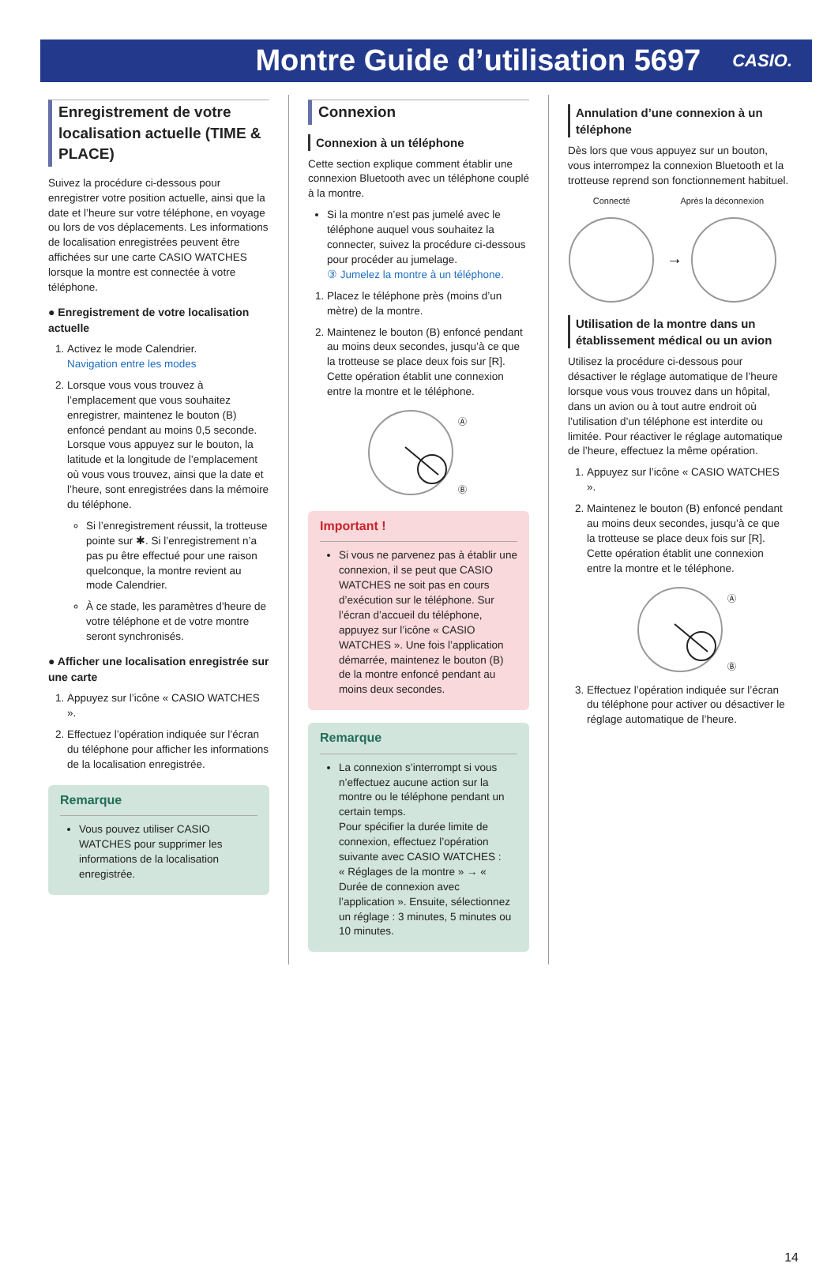Montre Guide d’utilisation 5697
CASIO.
Enregistrement de votre localisation actuelle (TIME & PLACE)
Suivez la procédure ci-dessous pour enregistrer votre position actuelle, ainsi que la date et l’heure sur votre téléphone, en voyage ou lors de vos déplacements. Les informations de localisation enregistrées peuvent être affichées sur une carte CASIO WATCHES lorsque la montre est connectée à votre téléphone.
● Enregistrement de votre localisation actuelle
1. Activez le mode Calendrier.
Navigation entre les modes
2. Lorsque vous vous trouvez à l’emplacement que vous souhaitez enregistrer, maintenez le bouton (B) enfoncé pendant au moins 0,5 seconde.
Lorsque vous appuyez sur le bouton, la latitude et la longitude de l’emplacement où vous vous trouvez, ainsi que la date et l’heure, sont enregistrées dans la mémoire du téléphone.
Si l’enregistrement réussit, la trotteuse pointe sur ✱. Si l’enregistrement n’a pas pu être effectué pour une raison quelconque, la montre revient au mode Calendrier.
À ce stade, les paramètres d’heure de votre téléphone et de votre montre seront synchronisés.
● Afficher une localisation enregistrée sur une carte
1. Appuyez sur l’icône « CASIO WATCHES ».
2. Effectuez l’opération indiquée sur l’écran du téléphone pour afficher les informations de la localisation enregistrée.
Remarque
Vous pouvez utiliser CASIO WATCHES pour supprimer les informations de la localisation enregistrée.
Connexion
Connexion à un téléphone
Cette section explique comment établir une connexion Bluetooth avec un téléphone couplé à la montre.
Si la montre n’est pas jumelé avec le téléphone auquel vous souhaitez la connecter, suivez la procédure ci-dessous pour procéder au jumelage.
③ Jumelez la montre à un téléphone.
1. Placez le téléphone près (moins d’un mètre) de la montre.
2. Maintenez le bouton (B) enfoncé pendant au moins deux secondes, jusqu’à ce que la trotteuse se place deux fois sur [R].
Cette opération établit une connexion entre la montre et le téléphone.
Ⓐ
Ⓑ
Important !
Si vous ne parvenez pas à établir une connexion, il se peut que CASIO WATCHES ne soit pas en cours d’exécution sur le téléphone. Sur l’écran d’accueil du téléphone, appuyez sur l’icône « CASIO WATCHES ». Une fois l’application démarrée, maintenez le bouton (B) de la montre enfoncé pendant au moins deux secondes.
Remarque
La connexion s’interrompt si vous n’effectuez aucune action sur la montre ou le téléphone pendant un certain temps.
Pour spécifier la durée limite de connexion, effectuez l’opération suivante avec CASIO WATCHES :
« Réglages de la montre » → « Durée de connexion avec l’application ». Ensuite, sélectionnez un réglage : 3 minutes, 5 minutes ou 10 minutes.
Annulation d’une connexion à un téléphone
Dès lors que vous appuyez sur un bouton, vous interrompez la connexion Bluetooth et la trotteuse reprend son fonctionnement habituel.
Connecté Après la déconnexion
→
Utilisation de la montre dans un établissement médical ou un avion
Utilisez la procédure ci-dessous pour désactiver le réglage automatique de l’heure lorsque vous vous trouvez dans un hôpital, dans un avion ou à tout autre endroit où l’utilisation d’un téléphone est interdite ou limitée. Pour réactiver le réglage automatique de l’heure, effectuez la même opération.
1. Appuyez sur l’icône « CASIO WATCHES ».
2. Maintenez le bouton (B) enfoncé pendant au moins deux secondes, jusqu’à ce que la trotteuse se place deux fois sur [R].
Cette opération établit une connexion entre la montre et le téléphone.
Ⓐ
Ⓑ
3. Effectuez l’opération indiquée sur l’écran du téléphone pour activer ou désactiver le réglage automatique de l’heure.
14